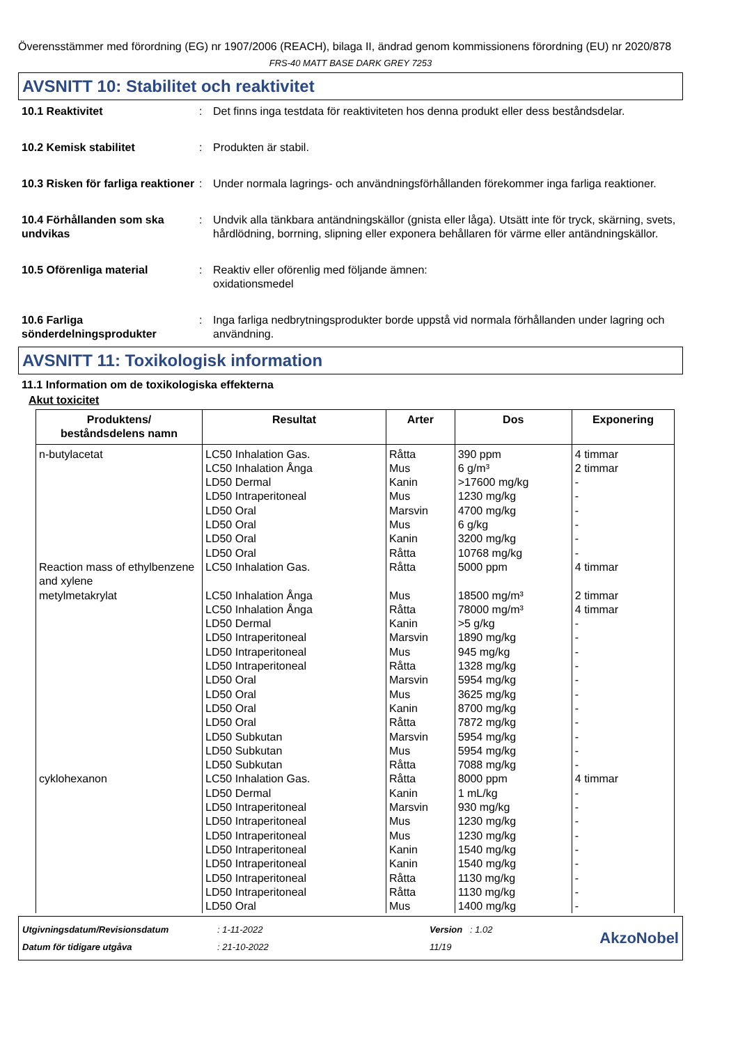Överensstämmer med förordning (EG) nr 1907/2006 (REACH), bilaga II, ändrad genom kommissionens förordning (EU) nr 2020/878
FRS-40 MATT BASE DARK GREY 7253
AVSNITT 10: Stabilitet och reaktivitet
10.1 Reaktivitet : Det finns inga testdata för reaktiviteten hos denna produkt eller dess beståndsdelar.
10.2 Kemisk stabilitet : Produkten är stabil.
10.3 Risken för farliga reaktioner
: Under normala lagrings- och användningsförhållanden förekommer inga farliga reaktioner.
10.4 Förhållanden som ska undvikas
: Undvik alla tänkbara antändningskällor (gnista eller låga). Utsätt inte för tryck, skärning, svets, hårdlödning, borrning, slipning eller exponera behållaren för värme eller antändningskällor.
10.5 Oförenliga material : Reaktiv eller oförenlig med följande ämnen:
oxidationsmedel
10.6 Farliga sönderdelningsprodukter
: Inga farliga nedbrytningsprodukter borde uppstå vid normala förhållanden under lagring och användning.
AVSNITT 11: Toxikologisk information
11.1 Information om de toxikologiska effekterna
Akut toxicitet
| Produktens/ beståndsdelens namn | Resultat | Arter | Dos | Exponering |
| --- | --- | --- | --- | --- |
| n-butylacetat | LC50 Inhalation Gas. LC50 Inhalation Ånga LD50 Dermal LD50 Intraperitoneal LD50 Oral LD50 Oral LD50 Oral LD50 Oral | Råtta Mus Kanin Mus Marsvin Mus Kanin Råtta | 390 ppm 6 g/m³ >17600 mg/kg 1230 mg/kg 4700 mg/kg 6 g/kg 3200 mg/kg 10768 mg/kg | 4 timmar 2 timmar - - - - - - |
| Reaction mass of ethylbenzene and xylene | LC50 Inhalation Gas. | Råtta | 5000 ppm | 4 timmar |
| metylmetakrylat | LC50 Inhalation Ånga LC50 Inhalation Ånga LD50 Dermal LD50 Intraperitoneal LD50 Intraperitoneal LD50 Intraperitoneal LD50 Oral LD50 Oral LD50 Oral LD50 Oral LD50 Subkutan LD50 Subkutan LD50 Subkutan | Mus Råtta Kanin Marsvin Mus Råtta Marsvin Mus Kanin Råtta Marsvin Mus Råtta | 18500 mg/m³ 78000 mg/m³ >5 g/kg 1890 mg/kg 945 mg/kg 1328 mg/kg 5954 mg/kg 3625 mg/kg 8700 mg/kg 7872 mg/kg 5954 mg/kg 5954 mg/kg 7088 mg/kg | 2 timmar 4 timmar - - - - - - - - - - - |
| cyklohexanon | LC50 Inhalation Gas. LD50 Dermal LD50 Intraperitoneal LD50 Intraperitoneal LD50 Intraperitoneal LD50 Intraperitoneal LD50 Intraperitoneal LD50 Intraperitoneal LD50 Intraperitoneal LD50 Oral | Råtta Kanin Marsvin Mus Mus Kanin Kanin Råtta Råtta Mus | 8000 ppm 1 mL/kg 930 mg/kg 1230 mg/kg 1230 mg/kg 1540 mg/kg 1540 mg/kg 1130 mg/kg 1130 mg/kg 1400 mg/kg | 4 timmar - - - - - - - - - |
Utgivningsdatum/Revisionsdatum
Datum för tidigare utgåva
: 1-11-2022
: 21-10-2022
Version : 1.02
11/19
AkzoNobel